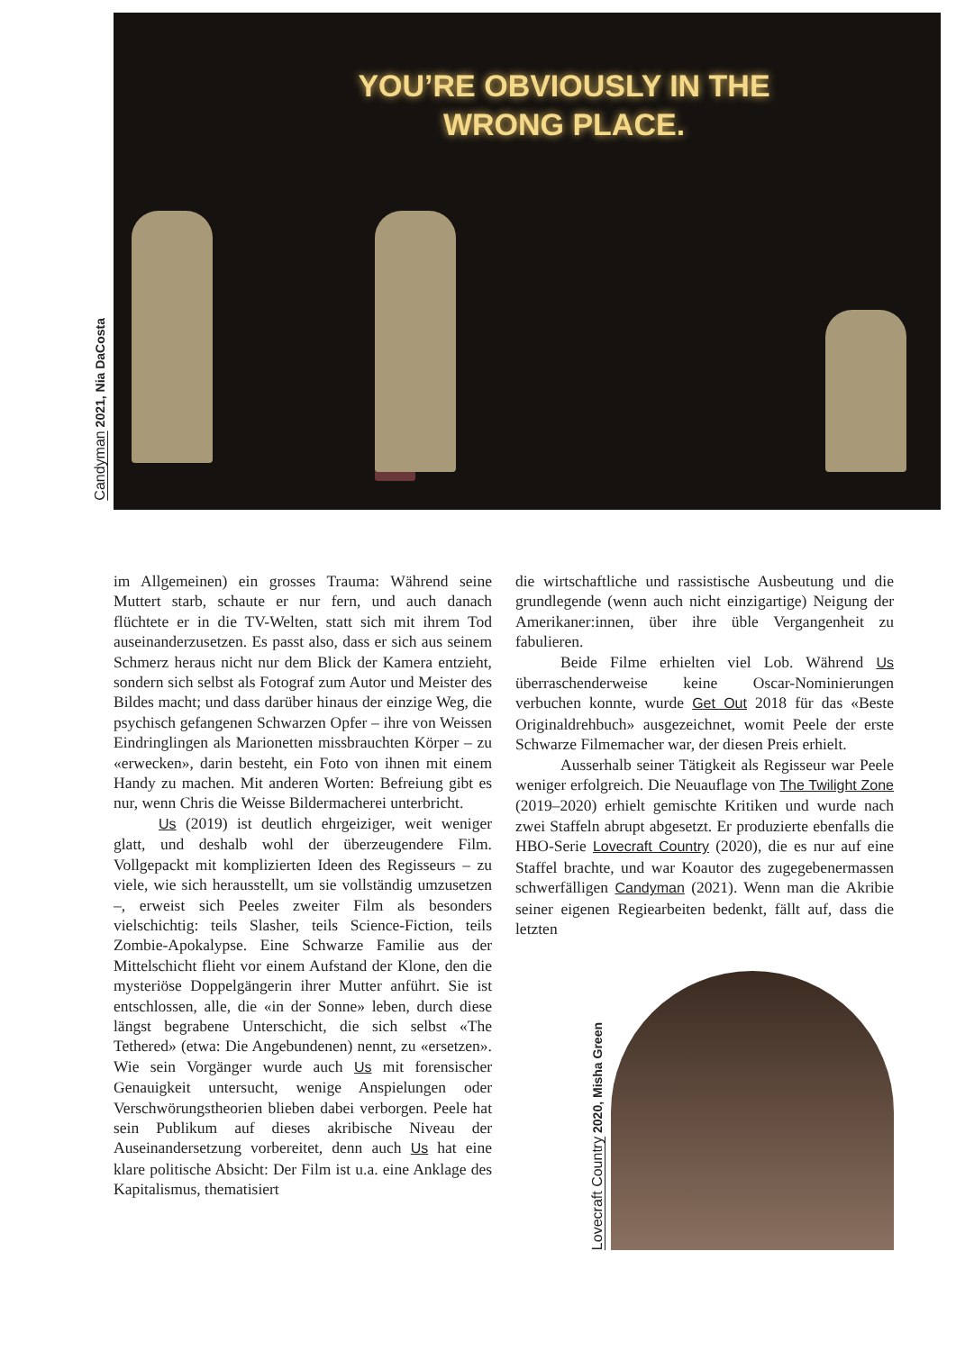Candyman 2021, Nia DaCosta
YOU’RE OBVIOUSLY IN THE
WRONG PLACE.
im Allgemeinen) ein grosses Trauma: Während seine Muttert starb, schaute er nur fern, und auch danach flüchtete er in die TV-Welten, statt sich mit ihrem Tod auseinanderzusetzen. Es passt also, dass er sich aus seinem Schmerz heraus nicht nur dem Blick der Kamera entzieht, sondern sich selbst als Fotograf zum Autor und Meister des Bildes macht; und dass darüber hinaus der einzige Weg, die psychisch gefangenen Schwarzen Opfer – ihre von Weissen Eindringlingen als Marionetten missbrauchten Körper – zu «erwecken», darin besteht, ein Foto von ihnen mit einem Handy zu machen. Mit anderen Worten: Befreiung gibt es nur, wenn Chris die Weisse Bildermacherei unterbricht.
Us (2019) ist deutlich ehrgeiziger, weit weniger glatt, und deshalb wohl der überzeugendere Film. Vollgepackt mit komplizierten Ideen des Regisseurs – zu viele, wie sich herausstellt, um sie vollständig umzusetzen –, erweist sich Peeles zweiter Film als besonders vielschichtig: teils Slasher, teils Science-Fiction, teils Zombie-Apokalypse. Eine Schwarze Familie aus der Mittelschicht flieht vor einem Aufstand der Klone, den die mysteriöse Doppelgängerin ihrer Mutter anführt. Sie ist entschlossen, alle, die «in der Sonne» leben, durch diese längst begrabene Unterschicht, die sich selbst «The Tethered» (etwa: Die Angebundenen) nennt, zu «ersetzen». Wie sein Vorgänger wurde auch Us mit forensischer Genauigkeit untersucht, wenige Anspielungen oder Verschwörungstheorien blieben dabei verborgen. Peele hat sein Publikum auf dieses akribische Niveau der Auseinandersetzung vorbereitet, denn auch Us hat eine klare politische Absicht: Der Film ist u.a. eine Anklage des Kapitalismus, thematisiert
die wirtschaftliche und rassistische Ausbeutung und die grundlegende (wenn auch nicht einzigartige) Neigung der Amerikaner:innen, über ihre üble Vergangenheit zu fabulieren.
Beide Filme erhielten viel Lob. Während Us überraschenderweise keine Oscar-Nominierungen verbuchen konnte, wurde Get Out 2018 für das «Beste Originaldrehbuch» ausgezeichnet, womit Peele der erste Schwarze Filmemacher war, der diesen Preis erhielt.
Ausserhalb seiner Tätigkeit als Regisseur war Peele weniger erfolgreich. Die Neuauflage von The Twilight Zone (2019–2020) erhielt gemischte Kritiken und wurde nach zwei Staffeln abrupt abgesetzt. Er produzierte ebenfalls die HBO-Serie Lovecraft Country (2020), die es nur auf eine Staffel brachte, und war Koautor des zugegebenermassen schwerfälligen Candyman (2021). Wenn man die Akribie seiner eigenen Regiearbeiten bedenkt, fällt auf, dass die letzten
Lovecraft Country 2020, Misha Green